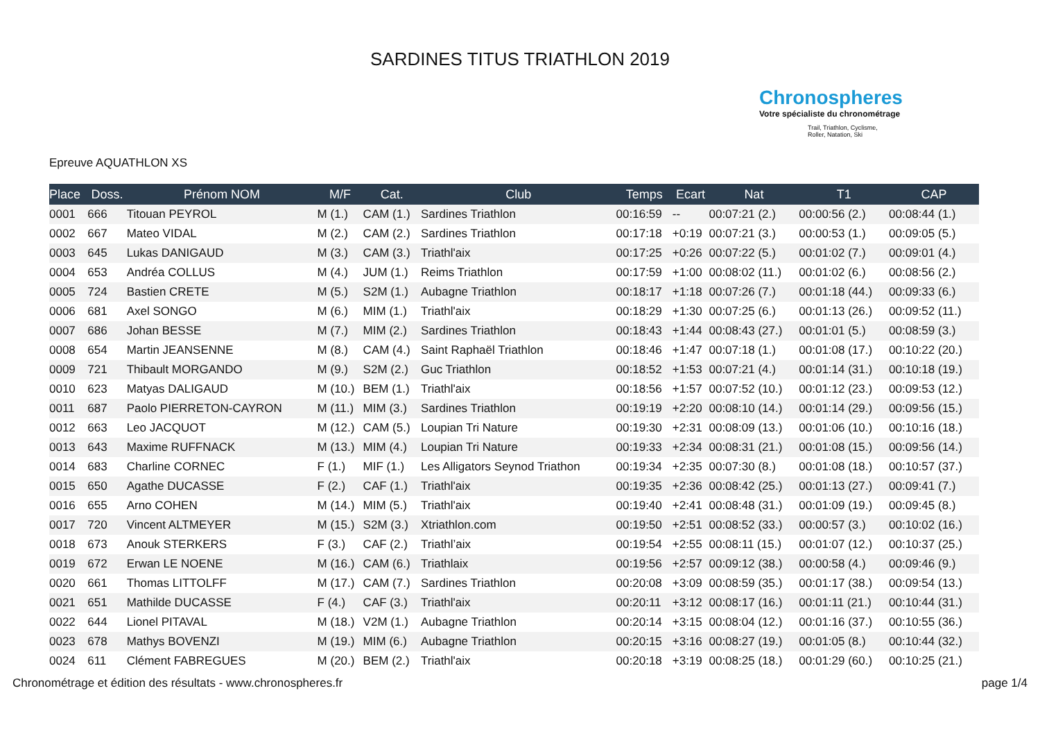SARDINES TITUS TRIATHLON 2019
Chronospheres
Votre spécialiste du chronométrage
Trail, Triathlon, Cyclisme,
Roller, Natation, Ski
Epreuve AQUATHLON XS
| Place | Doss. | Prénom NOM | M/F | Cat. | Club | Temps | Ecart | Nat | T1 | CAP |
| --- | --- | --- | --- | --- | --- | --- | --- | --- | --- | --- |
| 0001 | 666 | Titouan PEYROL | M (1.) | CAM (1.) | Sardines Triathlon | 00:16:59 | -- | 00:07:21 (2.) | 00:00:56 (2.) | 00:08:44 (1.) |
| 0002 | 667 | Mateo VIDAL | M (2.) | CAM (2.) | Sardines Triathlon | 00:17:18 | +0:19 | 00:07:21 (3.) | 00:00:53 (1.) | 00:09:05 (5.) |
| 0003 | 645 | Lukas DANIGAUD | M (3.) | CAM (3.) | Triathl'aix | 00:17:25 | +0:26 | 00:07:22 (5.) | 00:01:02 (7.) | 00:09:01 (4.) |
| 0004 | 653 | Andréa COLLUS | M (4.) | JUM (1.) | Reims Triathlon | 00:17:59 | +1:00 | 00:08:02 (11.) | 00:01:02 (6.) | 00:08:56 (2.) |
| 0005 | 724 | Bastien CRETE | M (5.) | S2M (1.) | Aubagne Triathlon | 00:18:17 | +1:18 | 00:07:26 (7.) | 00:01:18 (44.) | 00:09:33 (6.) |
| 0006 | 681 | Axel SONGO | M (6.) | MIM (1.) | Triathl'aix | 00:18:29 | +1:30 | 00:07:25 (6.) | 00:01:13 (26.) | 00:09:52 (11.) |
| 0007 | 686 | Johan BESSE | M (7.) | MIM (2.) | Sardines Triathlon | 00:18:43 | +1:44 | 00:08:43 (27.) | 00:01:01 (5.) | 00:08:59 (3.) |
| 0008 | 654 | Martin JEANSENNE | M (8.) | CAM (4.) | Saint Raphaël Triathlon | 00:18:46 | +1:47 | 00:07:18 (1.) | 00:01:08 (17.) | 00:10:22 (20.) |
| 0009 | 721 | Thibault MORGANDO | M (9.) | S2M (2.) | Guc Triathlon | 00:18:52 | +1:53 | 00:07:21 (4.) | 00:01:14 (31.) | 00:10:18 (19.) |
| 0010 | 623 | Matyas DALIGAUD | M (10.) | BEM (1.) | Triathl'aix | 00:18:56 | +1:57 | 00:07:52 (10.) | 00:01:12 (23.) | 00:09:53 (12.) |
| 0011 | 687 | Paolo PIERRETON-CAYRON | M (11.) | MIM (3.) | Sardines Triathlon | 00:19:19 | +2:20 | 00:08:10 (14.) | 00:01:14 (29.) | 00:09:56 (15.) |
| 0012 | 663 | Leo JACQUOT | M (12.) | CAM (5.) | Loupian Tri Nature | 00:19:30 | +2:31 | 00:08:09 (13.) | 00:01:06 (10.) | 00:10:16 (18.) |
| 0013 | 643 | Maxime RUFFNACK | M (13.) | MIM (4.) | Loupian Tri Nature | 00:19:33 | +2:34 | 00:08:31 (21.) | 00:01:08 (15.) | 00:09:56 (14.) |
| 0014 | 683 | Charline CORNEC | F (1.) | MIF (1.) | Les Alligators Seynod Triathon | 00:19:34 | +2:35 | 00:07:30 (8.) | 00:01:08 (18.) | 00:10:57 (37.) |
| 0015 | 650 | Agathe DUCASSE | F (2.) | CAF (1.) | Triathl'aix | 00:19:35 | +2:36 | 00:08:42 (25.) | 00:01:13 (27.) | 00:09:41 (7.) |
| 0016 | 655 | Arno COHEN | M (14.) | MIM (5.) | Triathl'aix | 00:19:40 | +2:41 | 00:08:48 (31.) | 00:01:09 (19.) | 00:09:45 (8.) |
| 0017 | 720 | Vincent ALTMEYER | M (15.) | S2M (3.) | Xtriathlon.com | 00:19:50 | +2:51 | 00:08:52 (33.) | 00:00:57 (3.) | 00:10:02 (16.) |
| 0018 | 673 | Anouk STERKERS | F (3.) | CAF (2.) | Triathl’aix | 00:19:54 | +2:55 | 00:08:11 (15.) | 00:01:07 (12.) | 00:10:37 (25.) |
| 0019 | 672 | Erwan LE NOENE | M (16.) | CAM (6.) | Triathlaix | 00:19:56 | +2:57 | 00:09:12 (38.) | 00:00:58 (4.) | 00:09:46 (9.) |
| 0020 | 661 | Thomas LITTOLFF | M (17.) | CAM (7.) | Sardines Triathlon | 00:20:08 | +3:09 | 00:08:59 (35.) | 00:01:17 (38.) | 00:09:54 (13.) |
| 0021 | 651 | Mathilde DUCASSE | F (4.) | CAF (3.) | Triathl'aix | 00:20:11 | +3:12 | 00:08:17 (16.) | 00:01:11 (21.) | 00:10:44 (31.) |
| 0022 | 644 | Lionel PITAVAL | M (18.) | V2M (1.) | Aubagne Triathlon | 00:20:14 | +3:15 | 00:08:04 (12.) | 00:01:16 (37.) | 00:10:55 (36.) |
| 0023 | 678 | Mathys BOVENZI | M (19.) | MIM (6.) | Aubagne Triathlon | 00:20:15 | +3:16 | 00:08:27 (19.) | 00:01:05 (8.) | 00:10:44 (32.) |
| 0024 | 611 | Clément FABREGUES | M (20.) | BEM (2.) | Triathl'aix | 00:20:18 | +3:19 | 00:08:25 (18.) | 00:01:29 (60.) | 00:10:25 (21.) |
Chronométrage et édition des résultats - www.chronospheres.fr page 1/4